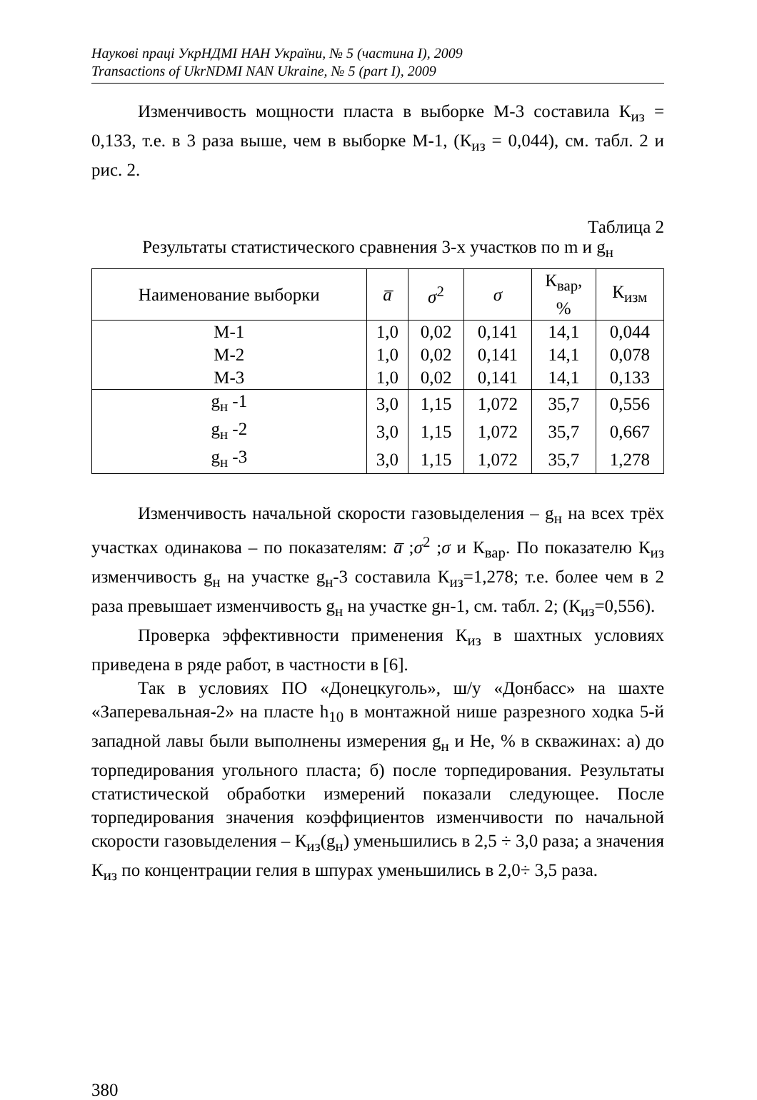Наукові праці УкрНДМІ НАН України, № 5 (частина I), 2009
Transactions of UkrNDMI NAN Ukraine, № 5 (part I), 2009
Изменчивость мощности пласта в выборке М-3 составила К<sub>из</sub> = 0,133, т.е. в 3 раза выше, чем в выборке М-1, (К<sub>из</sub> = 0,044), см. табл. 2 и рис. 2.
Таблица 2
Результаты статистического сравнения 3-х участков по m и g<sub>н</sub>
| Наименование выборки | a̅ | σ<sup>2</sup> | σ | К<sub>вар</sub>, % | К<sub>изм</sub> |
| --- | --- | --- | --- | --- | --- |
| М-1 | 1,0 | 0,02 | 0,141 | 14,1 | 0,044 |
| М-2 | 1,0 | 0,02 | 0,141 | 14,1 | 0,078 |
| М-3 | 1,0 | 0,02 | 0,141 | 14,1 | 0,133 |
| g<sub>н</sub> -1 | 3,0 | 1,15 | 1,072 | 35,7 | 0,556 |
| g<sub>н</sub> -2 | 3,0 | 1,15 | 1,072 | 35,7 | 0,667 |
| g<sub>н</sub> -3 | 3,0 | 1,15 | 1,072 | 35,7 | 1,278 |
Изменчивость начальной скорости газовыделения – g<sub>н</sub> на всех трёх участках одинакова – по показателям: a̅ ;σ<sup>2</sup> ;σ и К<sub>вар</sub>. По показателю К<sub>из</sub> изменчивость g<sub>н</sub> на участке g<sub>н</sub>-3 составила К<sub>из</sub>=1,278; т.е. более чем в 2 раза превышает изменчивость g<sub>н</sub> на участке gн-1, см. табл. 2; (К<sub>из</sub>=0,556).
Проверка эффективности применения К<sub>из</sub> в шахтных условиях приведена в ряде работ, в частности в [6].
Так в условиях ПО «Донецкуголь», ш/у «Донбасс» на шахте «Заперевальная-2» на пласте h<sub>10</sub> в монтажной нише разрезного ходка 5-й западной лавы были выполнены измерения g<sub>н</sub> и Не, % в скважинах: а) до торпедирования угольного пласта; б) после торпедирования. Результаты статистической обработки измерений показали следующее. После торпедирования значения коэффициентов изменчивости по начальной скорости газовыделения – К<sub>из</sub>(g<sub>н</sub>) уменьшились в 2,5 ÷ 3,0 раза; а значения К<sub>из</sub> по концентрации гелия в шпурах уменьшились в 2,0÷ 3,5 раза.
380